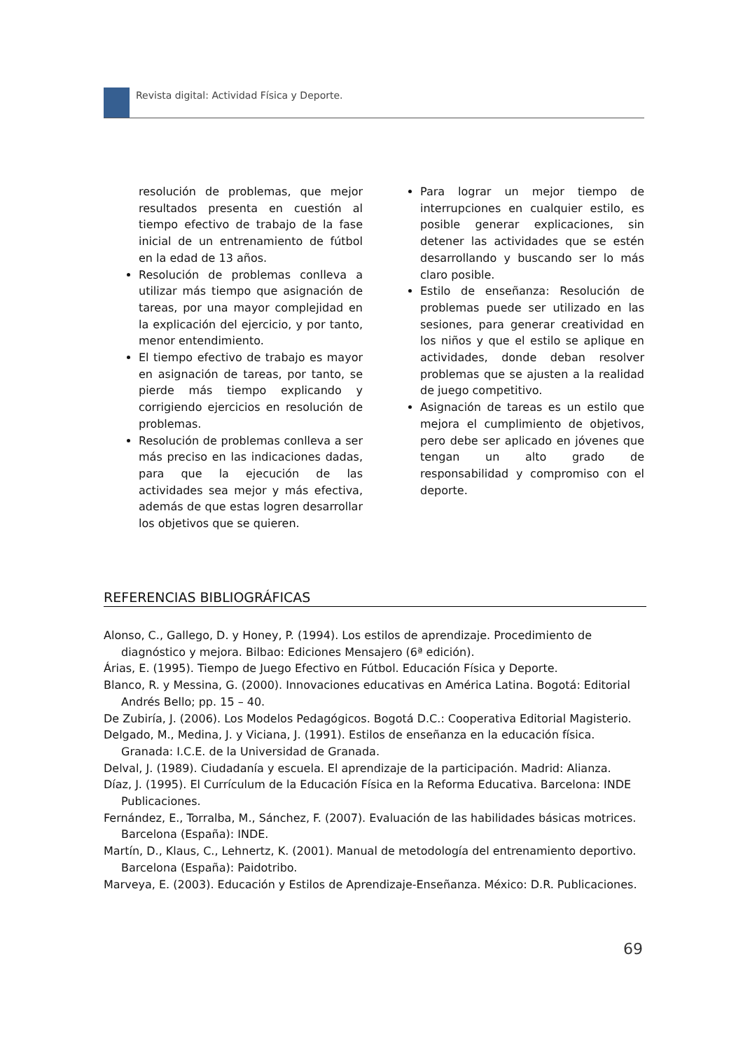Revista digital: Actividad Física y Deporte.
resolución de problemas, que mejor resultados presenta en cuestión al tiempo efectivo de trabajo de la fase inicial de un entrenamiento de fútbol en la edad de 13 años.
Resolución de problemas conlleva a utilizar más tiempo que asignación de tareas, por una mayor complejidad en la explicación del ejercicio, y por tanto, menor entendimiento.
El tiempo efectivo de trabajo es mayor en asignación de tareas, por tanto, se pierde más tiempo explicando y corrigiendo ejercicios en resolución de problemas.
Resolución de problemas conlleva a ser más preciso en las indicaciones dadas, para que la ejecución de las actividades sea mejor y más efectiva, además de que estas logren desarrollar los objetivos que se quieren.
Para lograr un mejor tiempo de interrupciones en cualquier estilo, es posible generar explicaciones, sin detener las actividades que se estén desarrollando y buscando ser lo más claro posible.
Estilo de enseñanza: Resolución de problemas puede ser utilizado en las sesiones, para generar creatividad en los niños y que el estilo se aplique en actividades, donde deban resolver problemas que se ajusten a la realidad de juego competitivo.
Asignación de tareas es un estilo que mejora el cumplimiento de objetivos, pero debe ser aplicado en jóvenes que tengan un alto grado de responsabilidad y compromiso con el deporte.
REFERENCIAS BIBLIOGRÁFICAS
Alonso, C., Gallego, D. y Honey, P. (1994). Los estilos de aprendizaje. Procedimiento de diagnóstico y mejora. Bilbao: Ediciones Mensajero (6ª edición).
Árias, E. (1995). Tiempo de Juego Efectivo en Fútbol. Educación Física y Deporte.
Blanco, R. y Messina, G. (2000). Innovaciones educativas en América Latina. Bogotá: Editorial Andrés Bello; pp. 15 – 40.
De Zubiría, J. (2006). Los Modelos Pedagógicos. Bogotá D.C.: Cooperativa Editorial Magisterio.
Delgado, M., Medina, J. y Viciana, J. (1991). Estilos de enseñanza en la educación física. Granada: I.C.E. de la Universidad de Granada.
Delval, J. (1989). Ciudadanía y escuela. El aprendizaje de la participación. Madrid: Alianza.
Díaz, J. (1995). El Currículum de la Educación Física en la Reforma Educativa. Barcelona: INDE Publicaciones.
Fernández, E., Torralba, M., Sánchez, F. (2007). Evaluación de las habilidades básicas motrices. Barcelona (España): INDE.
Martín, D., Klaus, C., Lehnertz, K. (2001). Manual de metodología del entrenamiento deportivo. Barcelona (España): Paidotribo.
Marveya, E. (2003). Educación y Estilos de Aprendizaje-Enseñanza. México: D.R. Publicaciones.
69